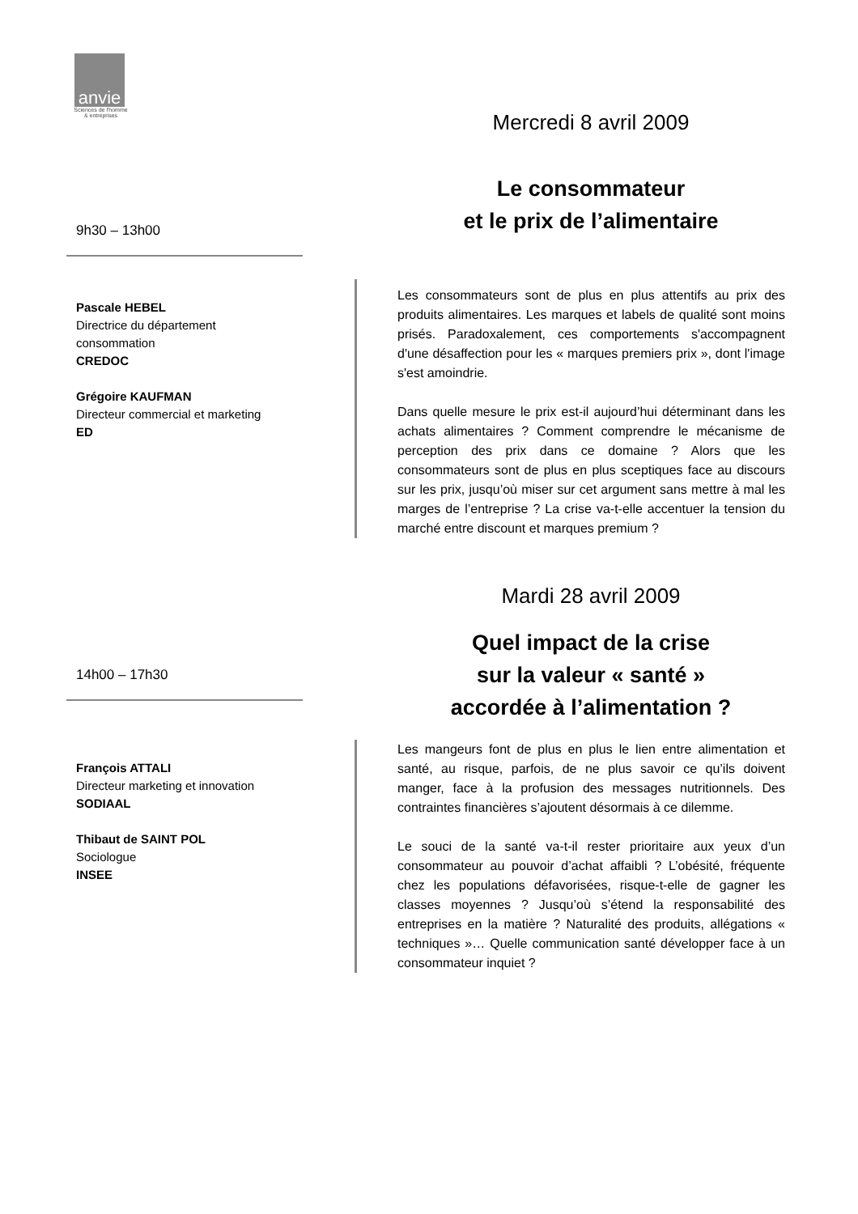anvie
Sciences de l'homme
& entreprises
Mercredi 8 avril 2009
Le consommateur
et le prix de l’alimentaire
9h30 – 13h00
Pascale HEBEL
Directrice du département
consommation
CREDOC
Grégoire KAUFMAN
Directeur commercial et marketing
ED
Les consommateurs sont de plus en plus attentifs au prix des produits alimentaires. Les marques et labels de qualité sont moins prisés. Paradoxalement, ces comportements s'accompagnent d'une désaffection pour les « marques premiers prix », dont l'image s'est amoindrie.
Dans quelle mesure le prix est-il aujourd’hui déterminant dans les achats alimentaires ? Comment comprendre le mécanisme de perception des prix dans ce domaine ? Alors que les consommateurs sont de plus en plus sceptiques face au discours sur les prix, jusqu’où miser sur cet argument sans mettre à mal les marges de l’entreprise ? La crise va-t-elle accentuer la tension du marché entre discount et marques premium ?
Mardi 28 avril 2009
Quel impact de la crise
sur la valeur « santé »
accordée à l’alimentation ?
14h00 – 17h30
François ATTALI
Directeur marketing et innovation
SODIAAL
Thibaut de SAINT POL
Sociologue
INSEE
Les mangeurs font de plus en plus le lien entre alimentation et santé, au risque, parfois, de ne plus savoir ce qu’ils doivent manger, face à la profusion des messages nutritionnels. Des contraintes financières s’ajoutent désormais à ce dilemme.
Le souci de la santé va-t-il rester prioritaire aux yeux d’un consommateur au pouvoir d’achat affaibli ? L’obésité, fréquente chez les populations défavorisées, risque-t-elle de gagner les classes moyennes ? Jusqu’où s’étend la responsabilité des entreprises en la matière ? Naturalité des produits, allégations « techniques »… Quelle communication santé développer face à un consommateur inquiet ?